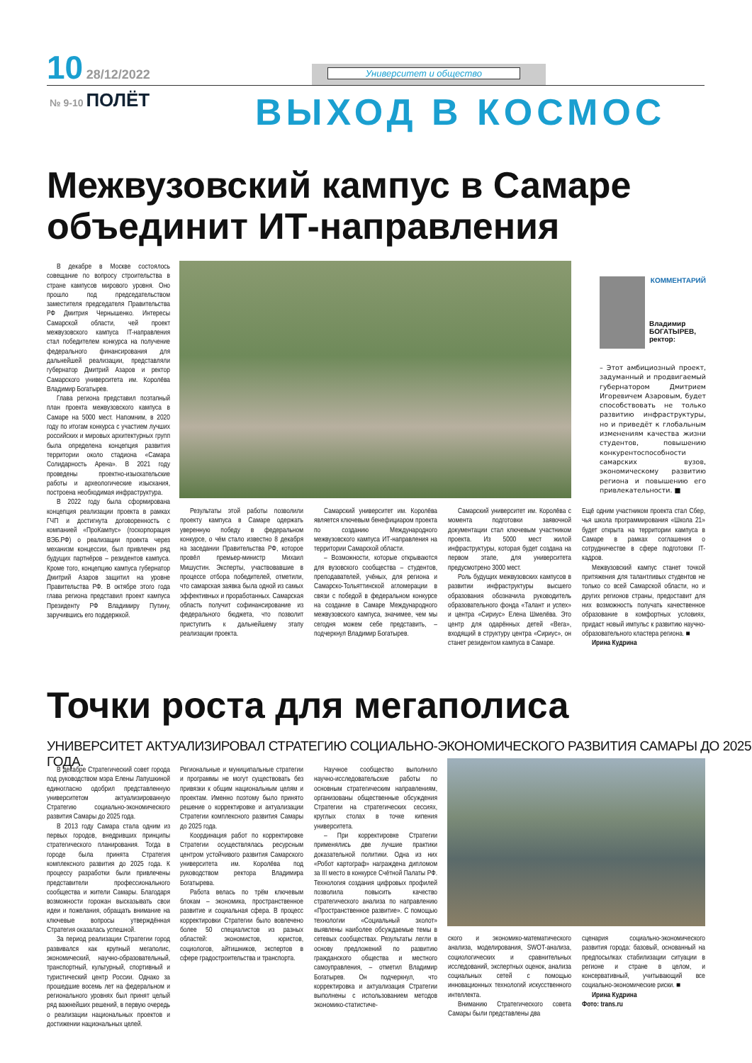10 28/12/2022
Университет и общество
№ 9-10 ПОЛЁТ ВЫХОД В КОСМОС
Межвузовский кампус в Самаре
объединит ИТ-направления
В декабре в Москве состоялось совещание по вопросу строительства в стране кампусов мирового уровня. Оно прошло под председательством заместителя председателя Правительства РФ Дмитрия Чернышенко. Интересы Самарской области, чей проект межвузовского кампуса IT-направления стал победителем конкурса на получение федерального финансирования для дальнейшей реализации, представляли губернатор Дмитрий Азаров и ректор Самарского университета им. Королёва Владимир Богатырев.
Глава региона представил поэтапный план проекта межвузовского кампуса в Самаре на 5000 мест. Напомним, в 2020 году по итогам конкурса с участием лучших российских и мировых архитектурных групп была определена концепция развития территории около стадиона «Самара Солидарность Арена». В 2021 году проведены проектно-изыскательские работы и археологические изыскания, построена необходимая инфраструктура.
В 2022 году была сформирована концепция реализации проекта в рамках ГЧП и достигнута договоренность с компанией «ПроКампус» (госкорпорация ВЭБ.РФ) о реализации проекта через механизм концессии, был привлечен ряд будущих партнёров – резидентов кампуса. Кроме того, концепцию кампуса губернатор Дмитрий Азаров защитил на уровне Правительства РФ. В октябре этого года глава региона представил проект кампуса Президенту РФ Владимиру Путину, заручившись его поддержкой.
КОММЕНТАРИЙ
Владимир БОГАТЫРЕВ, ректор:
– Этот амбициозный проект, задуманный и продвигаемый губернатором Дмитрием Игоревичем Азаровым, будет способствовать не только развитию инфраструктуры, но и приведёт к глобальным изменениям качества жизни студентов, повышению конкурентоспособности самарских вузов, экономическому развитию региона и повышению его привлекательности. ■
Результаты этой работы позволили проекту кампуса в Самаре одержать уверенную победу в федеральном конкурсе, о чём стало известно 8 декабря на заседании Правительства РФ, которое провёл премьер-министр Михаил Мишустин. Эксперты, участвовавшие в процессе отбора победителей, отметили, что самарская заявка была одной из самых эффективных и проработанных. Самарская область получит софинансирование из федерального бюджета, что позволит приступить к дальнейшему этапу реализации проекта.
Самарский университет им. Королёва является ключевым бенефициаром проекта по созданию Международного межвузовского кампуса ИТ-направления на территории Самарской области.
– Возможности, которые открываются для вузовского сообщества – студентов, преподавателей, учёных, для региона и Самарско-Тольяттинской агломерации в связи с победой в федеральном конкурсе на создание в Самаре Международного межвузовского кампуса, значимее, чем мы сегодня можем себе представить, – подчеркнул Владимир Богатырев.
Самарский университет им. Королёва с момента подготовки заявочной документации стал ключевым участником проекта. Из 5000 мест жилой инфраструктуры, которая будет создана на первом этапе, для университета предусмотрено 3000 мест.
Роль будущих межвузовских кампусов в развитии инфраструктуры высшего образования обозначила руководитель образовательного фонда «Талант и успех» и центра «Сириус» Елена Шмелёва. Это центр для одарённых детей «Вега», входящий в структуру центра «Сириус», он станет резидентом кампуса в Самаре.
Ещё одним участником проекта стал Сбер, чья школа программирования «Школа 21» будет открыта на территории кампуса в Самаре в рамках соглашения о сотрудничестве в сфере подготовки IT-кадров.
Межвузовский кампус станет точкой притяжения для талантливых студентов не только со всей Самарской области, но и других регионов страны, предоставит для них возможность получать качественное образование в комфортных условиях, придаст новый импульс к развитию научно-образовательного кластера региона. ■
Ирина Кудрина
Точки роста для мегаполиса
УНИВЕРСИТЕТ АКТУАЛИЗИРОВАЛ СТРАТЕГИЮ СОЦИАЛЬНО-ЭКОНОМИЧЕСКОГО РАЗВИТИЯ САМАРЫ ДО 2025 ГОДА.
В декабре Стратегический совет города под руководством мэра Елены Лапушкиной единогласно одобрил представленную университетом актуализированную Стратегию социально-экономического развития Самары до 2025 года.
В 2013 году Самара стала одним из первых городов, внедривших принципы стратегического планирования. Тогда в городе была принята Стратегия комплексного развития до 2025 года. К процессу разработки были привлечены представители профессионального сообщества и жители Самары. Благодаря возможности горожан высказывать свои идеи и пожелания, обращать внимание на ключевые вопросы утверждённая Стратегия оказалась успешной.
За период реализации Стратегии город развивался как крупный мегаполис, экономический, научно-образовательный, транспортный, культурный, спортивный и туристический центр России. Однако за прошедшие восемь лет на федеральном и регионального уровнях был принят целый ряд важнейших решений, в первую очередь о реализации национальных проектов и достижении национальных целей.
Региональные и муниципальные стратегии и программы не могут существовать без привязки к общим национальным целям и проектам. Именно поэтому было принято решение о корректировке и актуализации Стратегии комплексного развития Самары до 2025 года.
Координация работ по корректировке Стратегии осуществлялась ресурсным центром устойчивого развития Самарского университета им. Королёва под руководством ректора Владимира Богатырева.
Работа велась по трём ключевым блокам – экономика, пространственное развитие и социальная сфера. В процесс корректировки Стратегии было вовлечено более 50 специалистов из разных областей: экономистов, юристов, социологов, айтишников, экспертов в сфере градостроительства и транспорта.
Научное сообщество выполнило научно-исследовательские работы по основным стратегическим направлениям, организованы общественные обсуждения Стратегии на стратегических сессиях, круглых столах в точке кипения университета.
– При корректировке Стратегии применялись две лучшие практики доказательной политики. Одна из них «Робот картограф» награждена дипломом за III место в конкурсе Счётной Палаты РФ. Технология создания цифровых профилей позволила повысить качество стратегического анализа по направлению «Пространственное развитие». С помощью технологии «Социальный эхолот» выявлены наиболее обсуждаемые темы в сетевых сообществах. Результаты легли в основу предложений по развитию гражданского общества и местного самоуправления, – отметил Владимир Богатырев. Он подчеркнул, что корректировка и актуализация Стратегии выполнены с использованием методов экономико-статистиче-
ского и экономико-математического анализа, моделирования, SWOT-анализа, социологических и сравнительных исследований, экспертных оценок, анализа социальных сетей с помощью инновационных технологий искусственного интеллекта.
Вниманию Стратегического совета Самары были представлены два
сценария социально-экономического развития города: базовый, основанный на предпосылках стабилизации ситуации в регионе и стране в целом, и консервативный, учитывающий все социально-экономические риски. ■
Ирина Кудрина
Фото: trans.ru